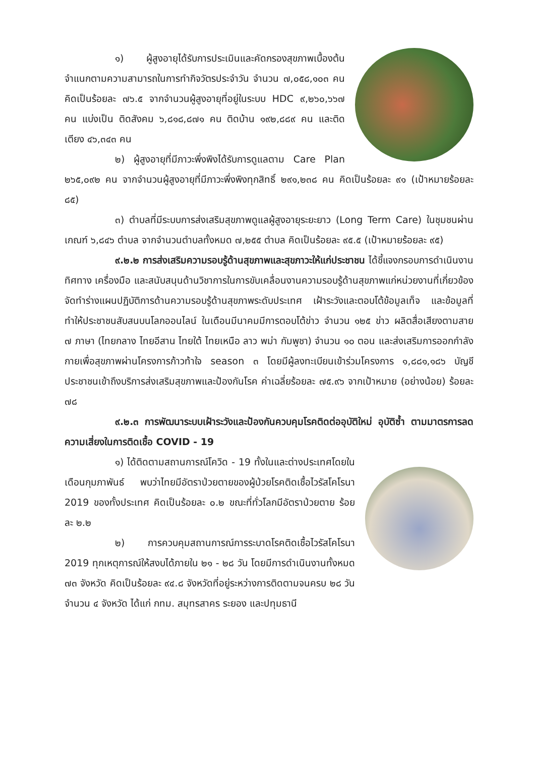๑) ผู้สูงอายุได้รับการประเมินและคัดกรองสุขภาพเบื้องต้น จำแนกตามความสามารถในการทำกิจวัตรประจำวัน จำนวน ๗,๐๕๘,๑๐๓ คน คิดเป็นร้อยละ ๗๖.๕ จากจำนวนผู้สูงอายุที่อยู่ในระบบ HDC ๙,๒๖๐,๖๖๗ คน แบ่งเป็น ติดสังคม ๖,๘๑๘,๘๗๑ คน ติดบ้าน ๑๙๒,๘๘๙ คน และติดเตียง ๔๖,๓๔๓ คน
๒) ผู้สูงอายุที่มีภาวะพึ่งพิงได้รับการดูแลตาม Care Plan ๒๖๕,๐๙๒ คน จากจำนวนผู้สูงอายุที่มีภาวะพึ่งพิงทุกสิทธิ์ ๒๙๑,๒๓๘ คน คิดเป็นร้อยละ ๙๑ (เป้าหมายร้อยละ ๘๕)
๓) ตำบลที่มีระบบการส่งเสริมสุขภาพดูแลผู้สูงอายุระยะยาว (Long Term Care) ในชุมชนผ่านเกณฑ์ ๖,๘๔๖ ตำบล จากจำนวนตำบลทั้งหมด ๗,๒๕๕ ตำบล คิดเป็นร้อยละ ๙๕.๕ (เป้าหมายร้อยละ ๙๕)
๙.๒.๒ การส่งเสริมความรอบรู้ด้านสุขภาพและสุขภาวะให้แก่ประชาชน ได้ชี้แจงกรอบการดำเนินงาน ทิศทาง เครื่องมือ และสนับสนุนด้านวิชาการในการขับเคลื่อนงานความรอบรู้ด้านสุขภาพแก่หน่วยงานที่เกี่ยวข้อง จัดทำร่างแผนปฏิบัติการด้านความรอบรู้ด้านสุขภาพระดับประเทศ เฝ้าระวังและตอบโต้ข้อมูลเท็จ และข้อมูลที่ทำให้ประชาชนสับสนบนโลกออนไลน์ ในเดือนมีนาคมมีการตอบโต้ข่าว จำนวน ๑๒๕ ข่าว ผลิตสื่อเสียงตามสาย ๗ ภาษา (ไทยกลาง ไทยอีสาน ไทยใต้ ไทยเหนือ ลาว พม่า กัมพูชา) จำนวน ๑๐ ตอน และส่งเสริมการออกกำลังกายเพื่อสุขภาพผ่านโครงการก้าวท้าใจ season ๓ โดยมีผู้ลงทะเบียนเข้าร่วมโครงการ ๑,๘๘๑,๑๘๖ บัญชี ประชาชนเข้าถึงบริการส่งเสริมสุขภาพและป้องกันโรค ค่าเฉลี่ยร้อยละ ๗๕.๙๖ จากเป้าหมาย (อย่างน้อย) ร้อยละ ๗๘
๙.๒.๓ การพัฒนาระบบเฝ้าระวังและป้องกันควบคุมโรคติดต่ออุบัติใหม่ อุบัติซ้ำ ตามมาตรการลดความเสี่ยงในการติดเชื้อ COVID - 19
๑) ได้ติดตามสถานการณ์โควิด - 19 ทั้งในและต่างประเทศโดยในเดือนกุมภาพันธ์ พบว่าไทยมีอัตราป่วยตายของผู้ป่วยโรคติดเชื้อไวรัสโคโรนา 2019 ของทั้งประเทศ คิดเป็นร้อยละ ๐.๒ ขณะที่ทั่วโลกมีอัตราป่วยตาย ร้อยละ ๒.๒
๒) การควบคุมสถานการณ์การระบาดโรคติดเชื้อไวรัสโคโรนา 2019 ทุกเหตุการณ์ให้สงบได้ภายใน ๒๑ - ๒๘ วัน โดยมีการดำเนินงานทั้งหมด ๗๓ จังหวัด คิดเป็นร้อยละ ๙๔.๘ จังหวัดที่อยู่ระหว่างการติดตามจนครบ ๒๘ วัน จำนวน ๔ จังหวัด ได้แก่ กทม. สมุทรสาคร ระยอง และปทุมธานี